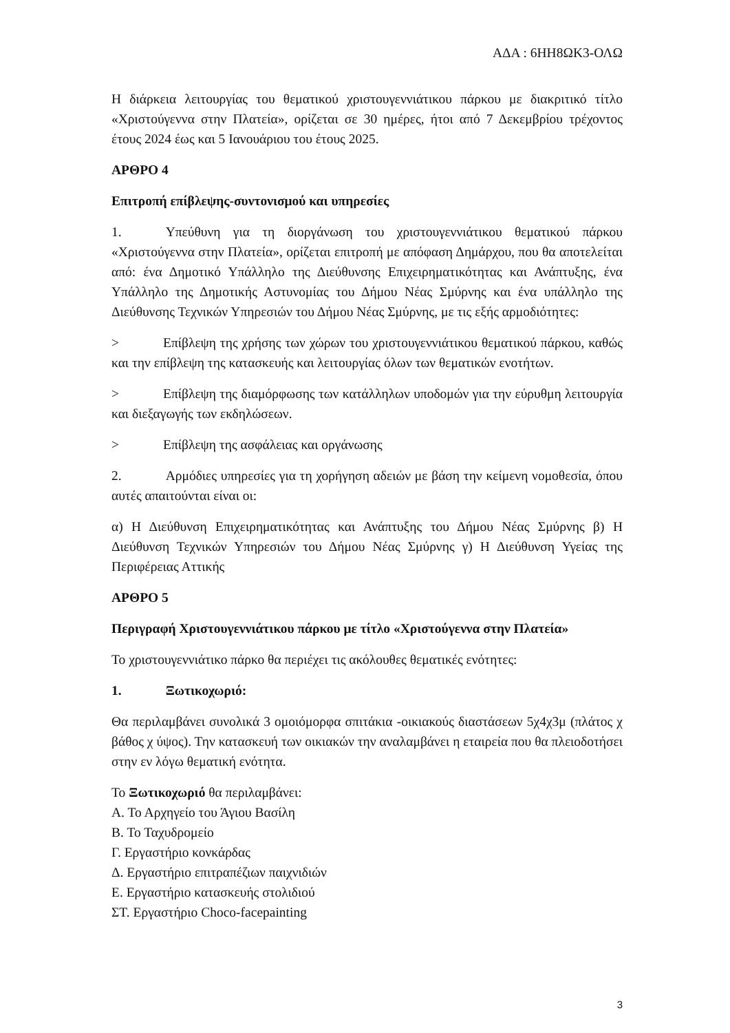ΑΔΑ : 6ΗΗ8ΩΚ3-ΟΛΩ
Η διάρκεια λειτουργίας του θεματικού χριστουγεννιάτικου πάρκου με διακριτικό τίτλο «Χριστούγεννα στην Πλατεία», ορίζεται σε 30 ημέρες, ήτοι από 7 Δεκεμβρίου τρέχοντος έτους 2024 έως και 5 Ιανουάριου του έτους 2025.
ΑΡΘΡΟ 4
Επιτροπή επίβλεψης-συντονισμού και υπηρεσίες
1. Υπεύθυνη για τη διοργάνωση του χριστουγεννιάτικου θεματικού πάρκου «Χριστούγεννα στην Πλατεία», ορίζεται επιτροπή με απόφαση Δημάρχου, που θα αποτελείται από: ένα Δημοτικό Υπάλληλο της Διεύθυνσης Επιχειρηματικότητας και Ανάπτυξης, ένα Υπάλληλο της Δημοτικής Αστυνομίας του Δήμου Νέας Σμύρνης και ένα υπάλληλο της Διεύθυνσης Τεχνικών Υπηρεσιών του Δήμου Νέας Σμύρνης, με τις εξής αρμοδιότητες:
> Επίβλεψη της χρήσης των χώρων του χριστουγεννιάτικου θεματικού πάρκου, καθώς και την επίβλεψη της κατασκευής και λειτουργίας όλων των θεματικών ενοτήτων.
> Επίβλεψη της διαμόρφωσης των κατάλληλων υποδομών για την εύρυθμη λειτουργία και διεξαγωγής των εκδηλώσεων.
> Επίβλεψη της ασφάλειας και οργάνωσης
2. Αρμόδιες υπηρεσίες για τη χορήγηση αδειών με βάση την κείμενη νομοθεσία, όπου αυτές απαιτούνται είναι οι:
α) Η Διεύθυνση Επιχειρηματικότητας και Ανάπτυξης του Δήμου Νέας Σμύρνης β) Η Διεύθυνση Τεχνικών Υπηρεσιών του Δήμου Νέας Σμύρνης γ) Η Διεύθυνση Υγείας της Περιφέρειας Αττικής
ΑΡΘΡΟ 5
Περιγραφή Χριστουγεννιάτικου πάρκου με τίτλο «Χριστούγεννα στην Πλατεία»
Το χριστουγεννιάτικο πάρκο θα περιέχει τις ακόλουθες θεματικές ενότητες:
1. Ξωτικοχωριό:
Θα περιλαμβάνει συνολικά 3 ομοιόμορφα σπιτάκια -οικιακούς διαστάσεων 5χ4χ3μ (πλάτος χ βάθος χ ύψος). Την κατασκευή των οικιακών την αναλαμβάνει η εταιρεία που θα πλειοδοτήσει στην εν λόγω θεματική ενότητα.
Το Ξωτικοχωριό θα περιλαμβάνει:
Α. Το Αρχηγείο του Άγιου Βασίλη
Β. Το Ταχυδρομείο
Γ. Εργαστήριο κονκάρδας
Δ. Εργαστήριο επιτραπέζιων παιχνιδιών
Ε. Εργαστήριο κατασκευής στολιδιού
ΣΤ. Εργαστήριο Choco-facepainting
3